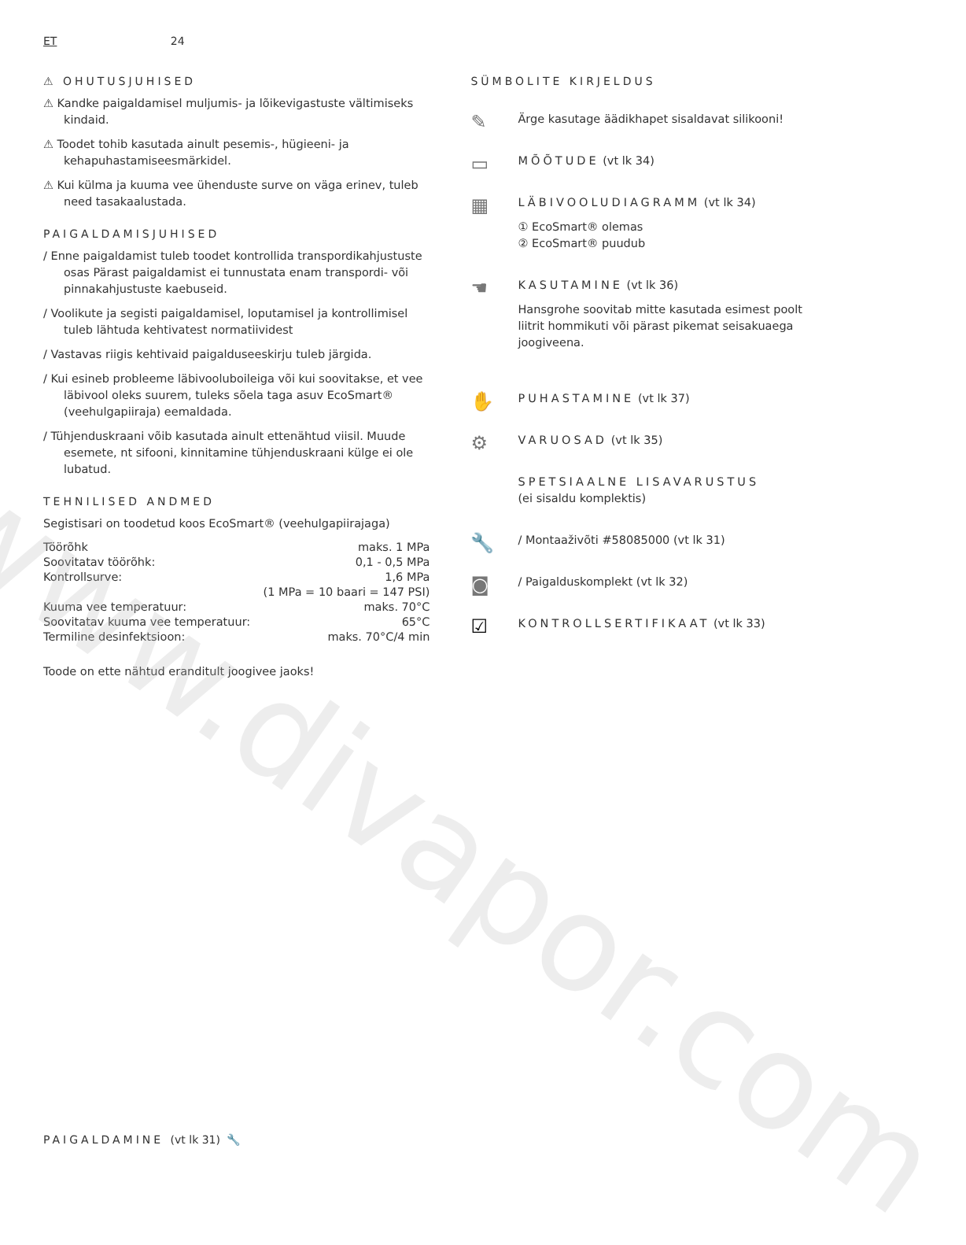ET 24
⚠ OHUTUSJUHISED
⚠ Kandke paigaldamisel muljumis- ja lõikevigastuste vältimiseks kindaid.
⚠ Toodet tohib kasutada ainult pesemis-, hügieeni- ja kehapuhastamiseesmärkidel.
⚠ Kui külma ja kuuma vee ühenduste surve on väga erinev, tuleb need tasakaalustada.
PAIGALDAMISJUHISED
/ Enne paigaldamist tuleb toodet kontrollida transpordikahjustuste osas Pärast paigaldamist ei tunnustata enam transpordi- või pinnakahjustuste kaebuseid.
/ Voolikute ja segisti paigaldamisel, loputamisel ja kontrollimisel tuleb lähtuda kehtivatest normatiividest
/ Vastavas riigis kehtivaid paigalduseeskirju tuleb järgida.
/ Kui esineb probleeme läbivooluboileiga või kui soovitakse, et vee läbivool oleks suurem, tuleks sõela taga asuv EcoSmart® (veehulgapiiraja) eemaldada.
/ Tühjenduskraani võib kasutada ainult ettenähtud viisil. Muude esemete, nt sifooni, kinnitamine tühjenduskraani külge ei ole lubatud.
TEHNILISED ANDMED
Segistisari on toodetud koos EcoSmart® (veehulgapiirajaga)
| Töörõhk | maks. 1 MPa |
| Soovitatav töörõhk: | 0,1 - 0,5 MPa |
| Kontrollsurve: | 1,6 MPa |
| | (1 MPa = 10 baari = 147 PSI) |
| Kuuma vee temperatuur: | maks. 70°C |
| Soovitatav kuuma vee temperatuur: | 65°C |
| Termiline desinfektsioon: | maks. 70°C/4 min |
Toode on ette nähtud eranditult joogivee jaoks!
SÜMBOLITE KIRJELDUS
✎
Ärge kasutage äädikhapet sisaldavat silikooni!
▭
MÕÕTUDE (vt lk 34)
▦
LÄBIVOOLUDIAGRAMM (vt lk 34)
① EcoSmart® olemas
② EcoSmart® puudub
☚
KASUTAMINE (vt lk 36)
Hansgrohe soovitab mitte kasutada esimest poolt liitrit hommikuti või pärast pikemat seisakuaega joogiveena.
✋
PUHASTAMINE (vt lk 37)
⚙
VARUOSAD (vt lk 35)
SPETSIAALNE LISAVARUSTUS
(ei sisaldu komplektis)
🔧
/ Montaaživõti #58085000 (vt lk 31)
◙
/ Paigalduskomplekt (vt lk 32)
☑
KONTROLLSERTIFIKAAT (vt lk 33)
PAIGALDAMINE (vt lk 31) 🔧
www.divapor.com